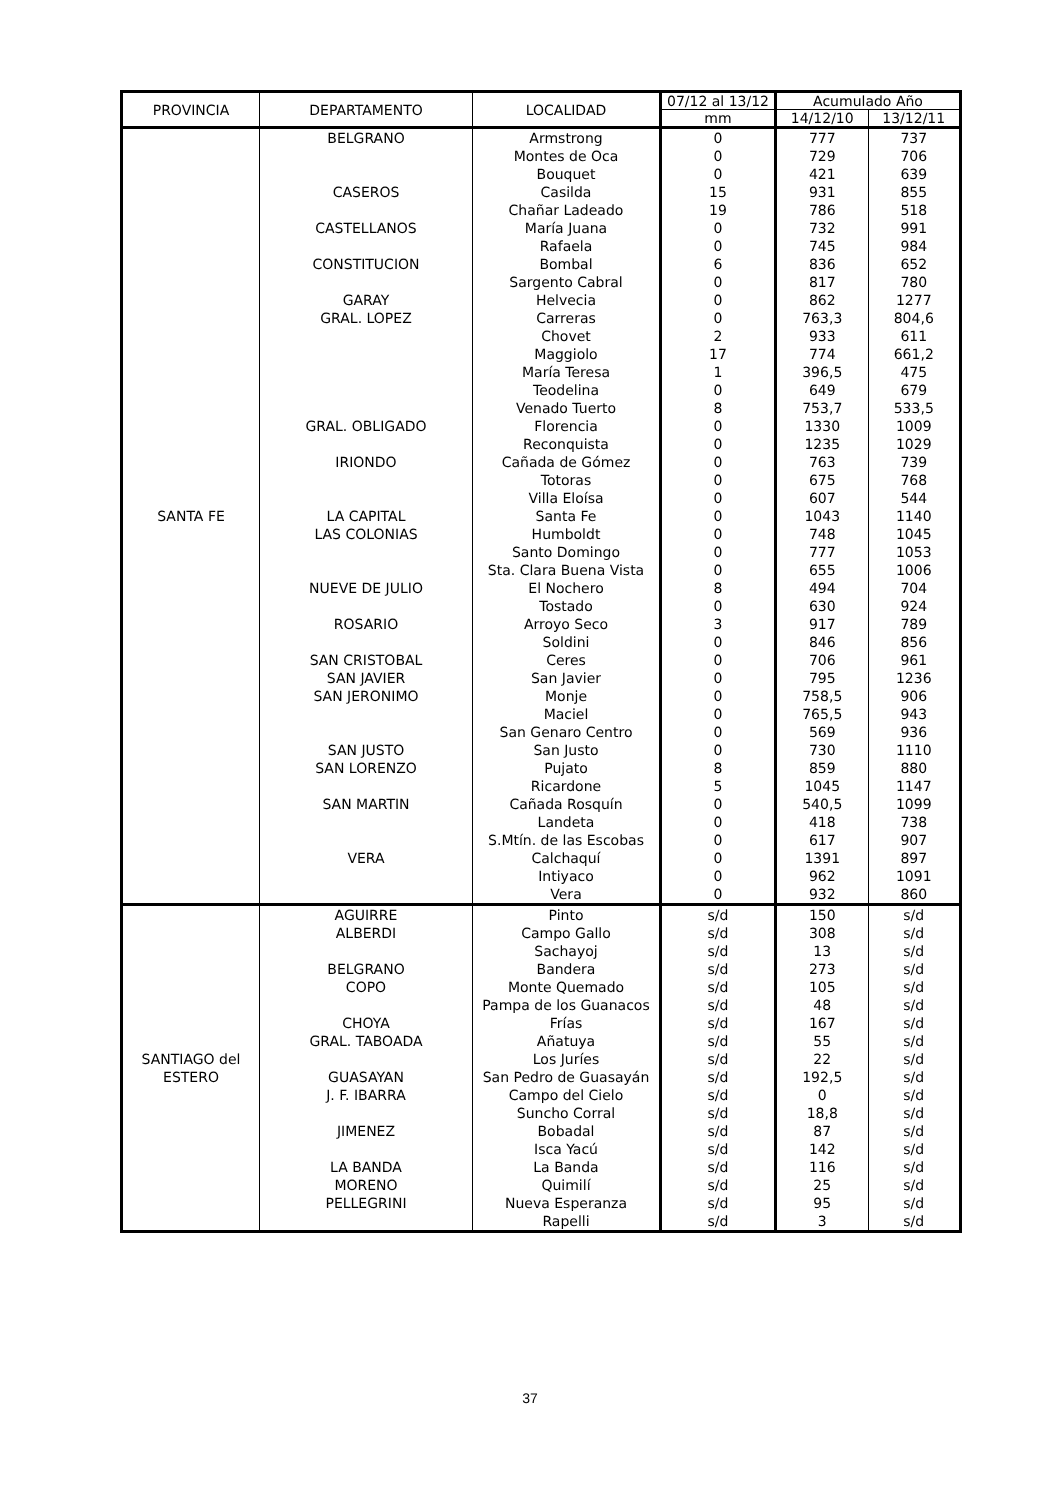| PROVINCIA | DEPARTAMENTO | LOCALIDAD | 07/12 al 13/12 | Acumulado Año | |
| --- | --- | --- | --- | --- | --- |
| | | | mm | 14/12/10 | 13/12/11 |
| SANTA FE | BELGRANO | Armstrong | 0 | 777 | 737 |
| | | Montes de Oca | 0 | 729 | 706 |
| | | Bouquet | 0 | 421 | 639 |
| | CASEROS | Casilda | 15 | 931 | 855 |
| | | Chañar Ladeado | 19 | 786 | 518 |
| | CASTELLANOS | María Juana | 0 | 732 | 991 |
| | | Rafaela | 0 | 745 | 984 |
| | CONSTITUCION | Bombal | 6 | 836 | 652 |
| | | Sargento Cabral | 0 | 817 | 780 |
| | GARAY | Helvecia | 0 | 862 | 1277 |
| | GRAL. LOPEZ | Carreras | 0 | 763,3 | 804,6 |
| | | Chovet | 2 | 933 | 611 |
| | | Maggiolo | 17 | 774 | 661,2 |
| | | María Teresa | 1 | 396,5 | 475 |
| | | Teodelina | 0 | 649 | 679 |
| | | Venado Tuerto | 8 | 753,7 | 533,5 |
| | GRAL. OBLIGADO | Florencia | 0 | 1330 | 1009 |
| | | Reconquista | 0 | 1235 | 1029 |
| | IRIONDO | Cañada de Gómez | 0 | 763 | 739 |
| | | Totoras | 0 | 675 | 768 |
| | | Villa Eloísa | 0 | 607 | 544 |
| | LA CAPITAL | Santa Fe | 0 | 1043 | 1140 |
| | LAS COLONIAS | Humboldt | 0 | 748 | 1045 |
| | | Santo Domingo | 0 | 777 | 1053 |
| | | Sta. Clara Buena Vista | 0 | 655 | 1006 |
| | NUEVE DE JULIO | El Nochero | 8 | 494 | 704 |
| | | Tostado | 0 | 630 | 924 |
| | ROSARIO | Arroyo Seco | 3 | 917 | 789 |
| | | Soldini | 0 | 846 | 856 |
| | SAN CRISTOBAL | Ceres | 0 | 706 | 961 |
| | SAN JAVIER | San Javier | 0 | 795 | 1236 |
| | SAN JERONIMO | Monje | 0 | 758,5 | 906 |
| | | Maciel | 0 | 765,5 | 943 |
| | | San Genaro Centro | 0 | 569 | 936 |
| | SAN JUSTO | San Justo | 0 | 730 | 1110 |
| | SAN LORENZO | Pujato | 8 | 859 | 880 |
| | | Ricardone | 5 | 1045 | 1147 |
| | SAN MARTIN | Cañada Rosquín | 0 | 540,5 | 1099 |
| | | Landeta | 0 | 418 | 738 |
| | | S.Mtín. de las Escobas | 0 | 617 | 907 |
| | VERA | Calchaquí | 0 | 1391 | 897 |
| | | Intiyaco | 0 | 962 | 1091 |
| | | Vera | 0 | 932 | 860 |
| SANTIAGO del ESTERO | AGUIRRE | Pinto | s/d | 150 | s/d |
| | ALBERDI | Campo Gallo | s/d | 308 | s/d |
| | | Sachayoj | s/d | 13 | s/d |
| | BELGRANO | Bandera | s/d | 273 | s/d |
| | COPO | Monte Quemado | s/d | 105 | s/d |
| | | Pampa de los Guanacos | s/d | 48 | s/d |
| | CHOYA | Frías | s/d | 167 | s/d |
| | GRAL. TABOADA | Añatuya | s/d | 55 | s/d |
| | | Los Juríes | s/d | 22 | s/d |
| | GUASAYAN | San Pedro de Guasayán | s/d | 192,5 | s/d |
| | J. F. IBARRA | Campo del Cielo | s/d | 0 | s/d |
| | | Suncho Corral | s/d | 18,8 | s/d |
| | JIMENEZ | Bobadal | s/d | 87 | s/d |
| | | Isca Yacú | s/d | 142 | s/d |
| | LA BANDA | La Banda | s/d | 116 | s/d |
| | MORENO | Quimilí | s/d | 25 | s/d |
| | PELLEGRINI | Nueva Esperanza | s/d | 95 | s/d |
| | | Rapelli | s/d | 3 | s/d |
37